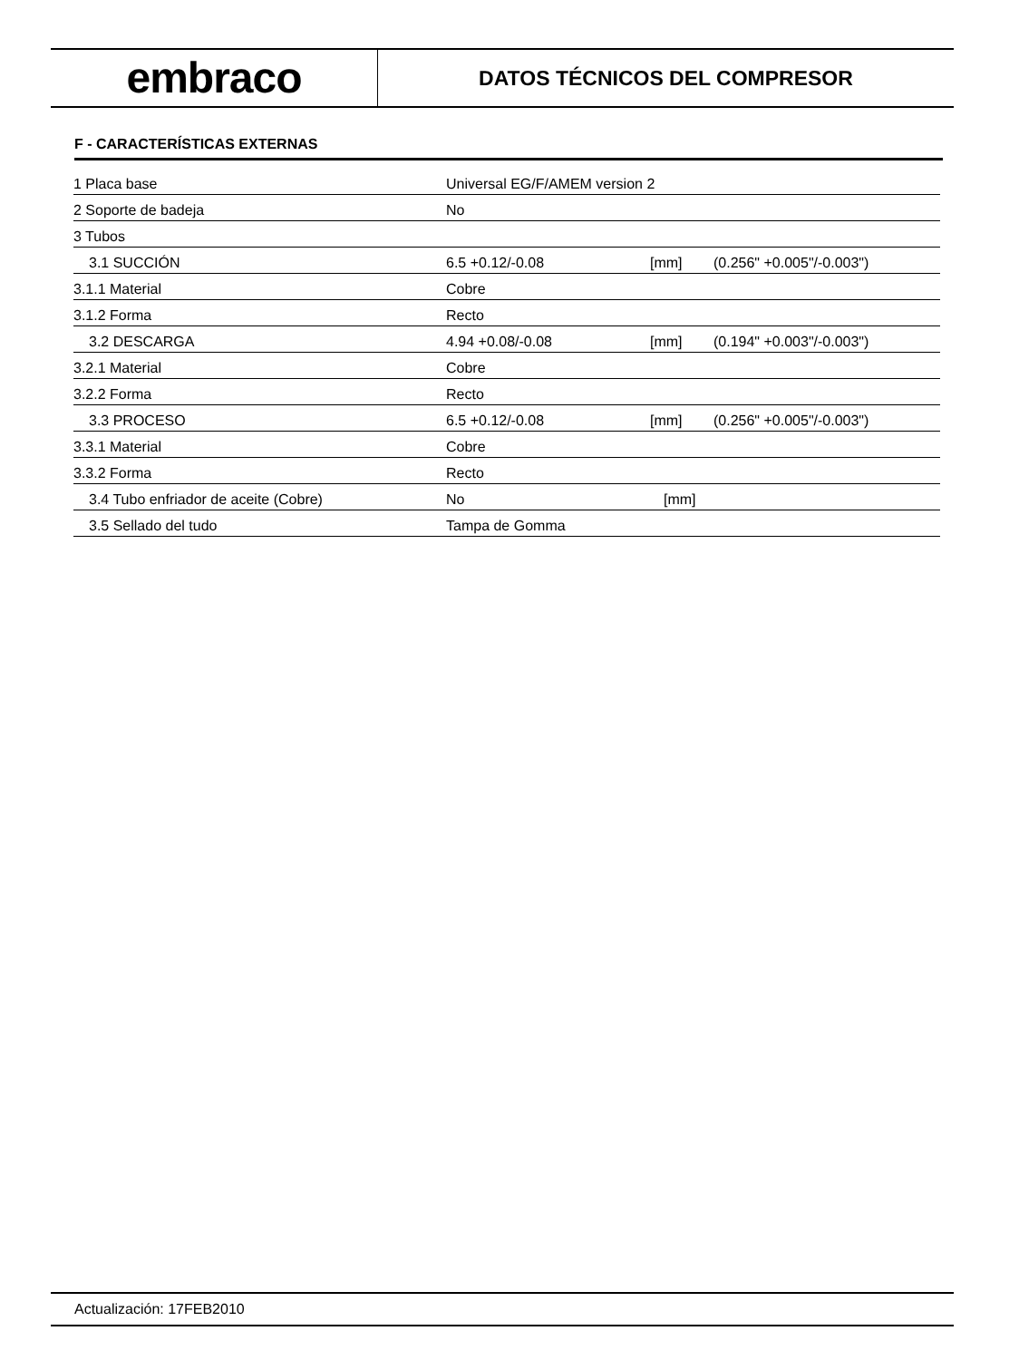embraco
DATOS TÉCNICOS DEL COMPRESOR
F - CARACTERÍSTICAS EXTERNAS
| 1 Placa base | Universal EG/F/AMEM version 2 | | |
| 2 Soporte de badeja | No | | |
| 3 Tubos | | | |
| 3.1 SUCCIÓN | 6.5 +0.12/-0.08 | [mm] | (0.256" +0.005"/-0.003") |
| 3.1.1 Material | Cobre | | |
| 3.1.2 Forma | Recto | | |
| 3.2 DESCARGA | 4.94 +0.08/-0.08 | [mm] | (0.194" +0.003"/-0.003") |
| 3.2.1 Material | Cobre | | |
| 3.2.2 Forma | Recto | | |
| 3.3 PROCESO | 6.5 +0.12/-0.08 | [mm] | (0.256" +0.005"/-0.003") |
| 3.3.1 Material | Cobre | | |
| 3.3.2 Forma | Recto | | |
| 3.4 Tubo enfriador de aceite (Cobre) | No | [mm] | |
| 3.5 Sellado del tudo | Tampa de Gomma | | |
Actualización: 17FEB2010